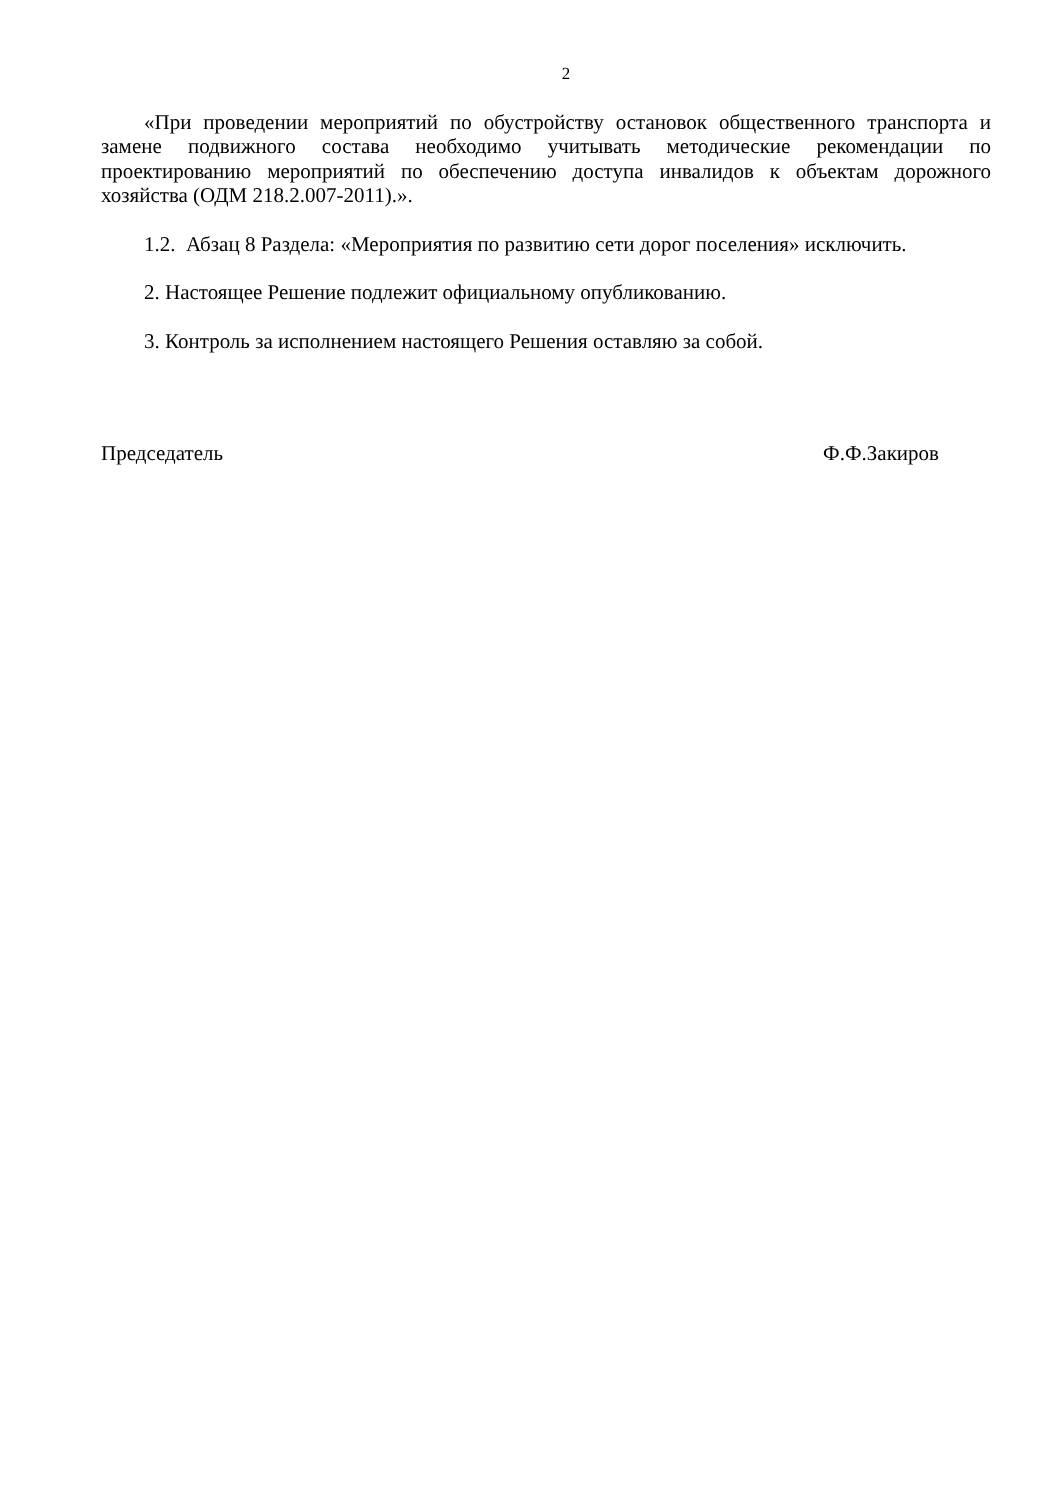2
«При проведении мероприятий по обустройству остановок общественного транспорта и замене подвижного состава необходимо учитывать методические рекомендации по проектированию мероприятий по обеспечению доступа инвалидов к объектам дорожного хозяйства (ОДМ 218.2.007-2011).».
1.2. Абзац 8 Раздела: «Мероприятия по развитию сети дорог поселения» исключить.
2. Настоящее Решение подлежит официальному опубликованию.
3. Контроль за исполнением настоящего Решения оставляю за собой.
Председатель Ф.Ф.Закиров